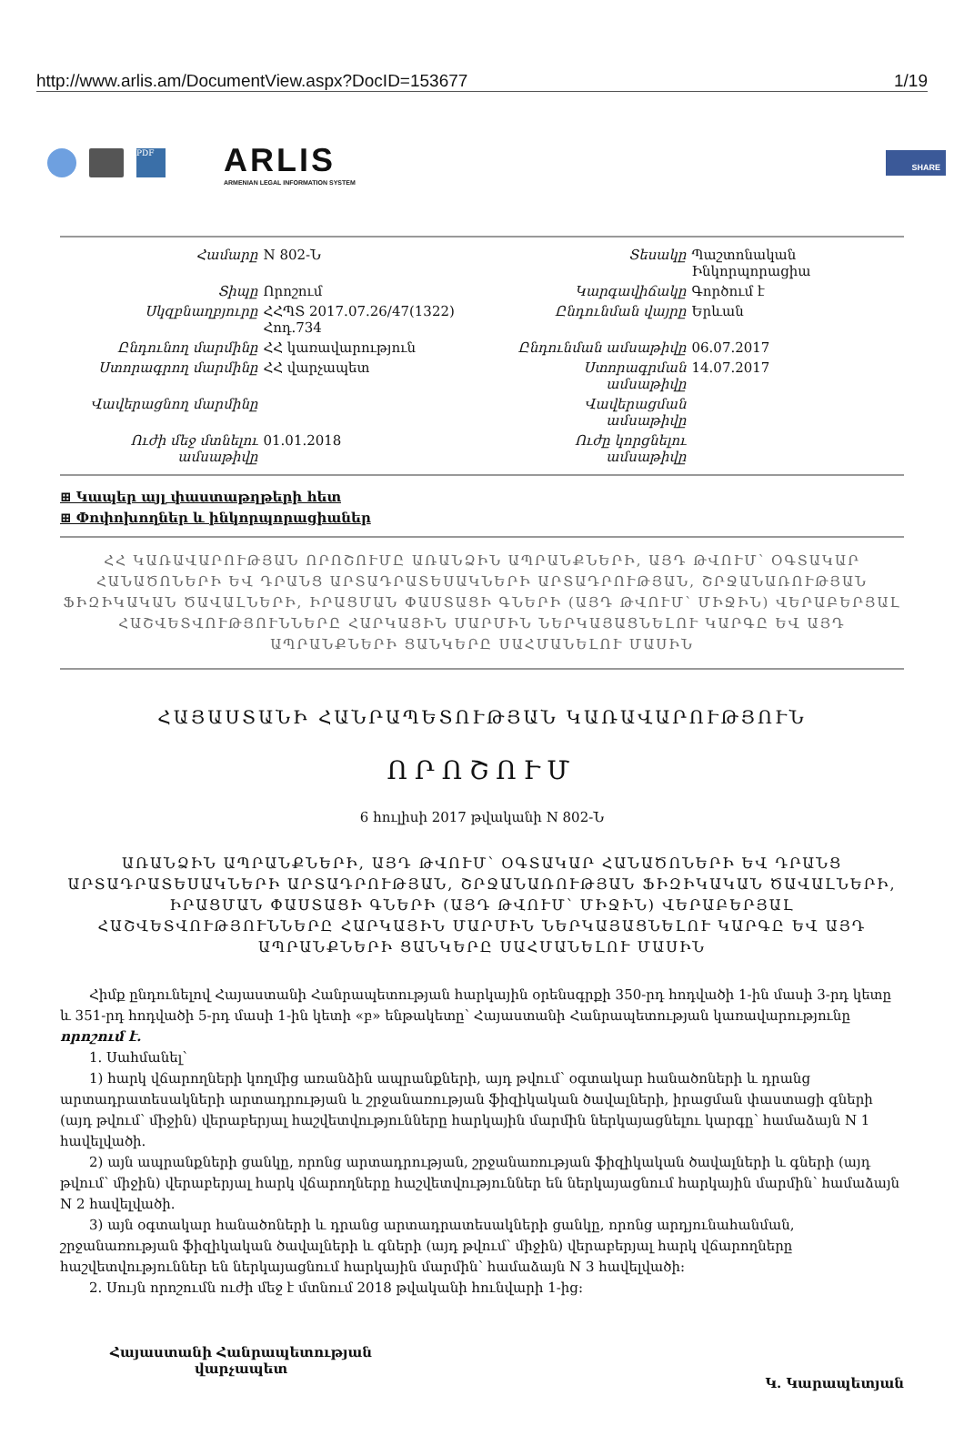http://www.arlis.am/DocumentView.aspx?DocID=153677 1/19
PDF
ARLIS
ARMENIAN LEGAL INFORMATION SYSTEM
SHARE
| Համարը | N 802-Ն | Տեսակը | Պաշտոնական Ինկորպորացիա |
| Տիպը | Որոշում | Կարգավիճակը | Գործում է |
| Սկզբնաղբյուրը | ՀՀՊՏ 2017.07.26/47(1322) Հոդ.734 | Ընդունման վայրը | Երևան |
| Ընդունող մարմինը | ՀՀ կառավարություն | Ընդունման ամսաթիվը | 06.07.2017 |
| Ստորագրող մարմինը | ՀՀ վարչապետ | Ստորագրման ամսաթիվը | 14.07.2017 |
| Վավերացնող մարմինը | | Վավերացման ամսաթիվը | |
| Ուժի մեջ մտնելու ամսաթիվը | 01.01.2018 | Ուժը կորցնելու ամսաթիվը | |
⊞ Կապեր այլ փաստաթղթերի հետ
⊞ Փոփոխողներ և ինկորպորացիաներ
ՀՀ ԿԱՌԱՎԱՐՈՒԹՅԱՆ ՈՐՈՇՈՒՄԸ ԱՌԱՆՁԻՆ ԱՊՐԱՆՔՆԵՐԻ, ԱՅԴ ԹՎՈՒՄ՝ ՕԳՏԱԿԱՐ ՀԱՆԱԾՈՆԵՐԻ ԵՎ ԴՐԱՆՑ ԱՐՏԱԴՐԱՏԵՍԱԿՆԵՐԻ ԱՐՏԱԴՐՈՒԹՅԱՆ, ՇՐՋԱՆԱՌՈՒԹՅԱՆ ՖԻԶԻԿԱԿԱՆ ԾԱՎԱԼՆԵՐԻ, ԻՐԱՑՄԱՆ ՓԱՍՏԱՑԻ ԳՆԵՐԻ (ԱՅԴ ԹՎՈՒՄ՝ ՄԻՋԻՆ) ՎԵՐԱԲԵՐՅԱԼ ՀԱՇՎԵՏՎՈՒԹՅՈՒՆՆԵՐԸ ՀԱՐԿԱՅԻՆ ՄԱՐՄԻՆ ՆԵՐԿԱՅԱՑՆԵԼՈՒ ԿԱՐԳԸ ԵՎ ԱՅԴ ԱՊՐԱՆՔՆԵՐԻ ՑԱՆԿԵՐԸ ՍԱՀՄԱՆԵԼՈՒ ՄԱՍԻՆ
ՀԱՅԱՍՏԱՆԻ ՀԱՆՐԱՊԵՏՈՒԹՅԱՆ ԿԱՌԱՎԱՐՈՒԹՅՈՒՆ
ՈՐՈՇՈՒՄ
6 հուլիսի 2017 թվականի N 802-Ն
ԱՌԱՆՁԻՆ ԱՊՐԱՆՔՆԵՐԻ, ԱՅԴ ԹՎՈՒՄ՝ ՕԳՏԱԿԱՐ ՀԱՆԱԾՈՆԵՐԻ ԵՎ ԴՐԱՆՑ ԱՐՏԱԴՐԱՏԵՍԱԿՆԵՐԻ ԱՐՏԱԴՐՈՒԹՅԱՆ, ՇՐՋԱՆԱՌՈՒԹՅԱՆ ՖԻԶԻԿԱԿԱՆ ԾԱՎԱԼՆԵՐԻ, ԻՐԱՑՄԱՆ ՓԱՍՏԱՑԻ ԳՆԵՐԻ (ԱՅԴ ԹՎՈՒՄ՝ ՄԻՋԻՆ) ՎԵՐԱԲԵՐՅԱԼ ՀԱՇՎԵՏՎՈՒԹՅՈՒՆՆԵՐԸ ՀԱՐԿԱՅԻՆ ՄԱՐՄԻՆ ՆԵՐԿԱՅԱՑՆԵԼՈՒ ԿԱՐԳԸ ԵՎ ԱՅԴ ԱՊՐԱՆՔՆԵՐԻ ՑԱՆԿԵՐԸ ՍԱՀՄԱՆԵԼՈՒ ՄԱՍԻՆ
Հիմք ընդունելով Հայաստանի Հանրապետության հարկային օրենսգրքի 350-րդ հոդվածի 1-ին մասի 3-րդ կետը և 351-րդ հոդվածի 5-րդ մասի 1-ին կետի «բ» ենթակետը՝ Հայաստանի Հանրապետության կառավարությունը որոշում է.
1. Սահմանել՝
1) հարկ վճարողների կողմից առանձին ապրանքների, այդ թվում՝ օգտակար հանածոների և դրանց արտադրատեսակների արտադրության և շրջանառության ֆիզիկական ծավալների, իրացման փաստացի գների (այդ թվում՝ միջին) վերաբերյալ հաշվետվությունները հարկային մարմին ներկայացնելու կարգը՝ համաձայն N 1 հավելվածի.
2) այն ապրանքների ցանկը, որոնց արտադրության, շրջանառության ֆիզիկական ծավալների և գների (այդ թվում՝ միջին) վերաբերյալ հարկ վճարողները հաշվետվություններ են ներկայացնում հարկային մարմին՝ համաձայն N 2 հավելվածի.
3) այն օգտակար հանածոների և դրանց արտադրատեսակների ցանկը, որոնց արդյունահանման, շրջանառության ֆիզիկական ծավալների և գների (այդ թվում՝ միջին) վերաբերյալ հարկ վճարողները հաշվետվություններ են ներկայացնում հարկային մարմին՝ համաձայն N 3 հավելվածի:
2. Սույն որոշումն ուժի մեջ է մտնում 2018 թվականի հունվարի 1-ից:
Հայաստանի Հանրապետության
վարչապետ
Կ. Կարապետյան